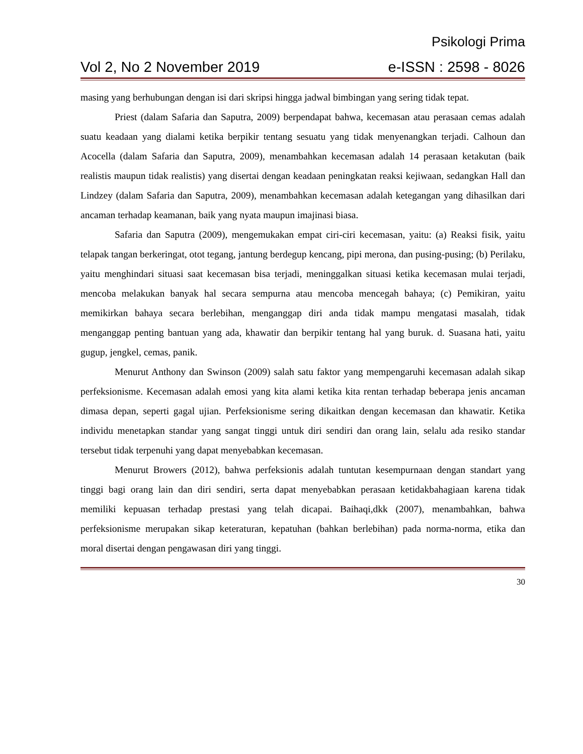Psikologi Prima
Vol 2, No 2 November 2019 e-ISSN : 2598 - 8026
masing yang berhubungan dengan isi dari skripsi hingga jadwal bimbingan yang sering tidak tepat.
Priest (dalam Safaria dan Saputra, 2009) berpendapat bahwa, kecemasan atau perasaan cemas adalah suatu keadaan yang dialami ketika berpikir tentang sesuatu yang tidak menyenangkan terjadi. Calhoun dan Acocella (dalam Safaria dan Saputra, 2009), menambahkan kecemasan adalah 14 perasaan ketakutan (baik realistis maupun tidak realistis) yang disertai dengan keadaan peningkatan reaksi kejiwaan, sedangkan Hall dan Lindzey (dalam Safaria dan Saputra, 2009), menambahkan kecemasan adalah ketegangan yang dihasilkan dari ancaman terhadap keamanan, baik yang nyata maupun imajinasi biasa.
Safaria dan Saputra (2009), mengemukakan empat ciri-ciri kecemasan, yaitu: (a) Reaksi fisik, yaitu telapak tangan berkeringat, otot tegang, jantung berdegup kencang, pipi merona, dan pusing-pusing; (b) Perilaku, yaitu menghindari situasi saat kecemasan bisa terjadi, meninggalkan situasi ketika kecemasan mulai terjadi, mencoba melakukan banyak hal secara sempurna atau mencoba mencegah bahaya; (c) Pemikiran, yaitu memikirkan bahaya secara berlebihan, menganggap diri anda tidak mampu mengatasi masalah, tidak menganggap penting bantuan yang ada, khawatir dan berpikir tentang hal yang buruk. d. Suasana hati, yaitu gugup, jengkel, cemas, panik.
Menurut Anthony dan Swinson (2009) salah satu faktor yang mempengaruhi kecemasan adalah sikap perfeksionisme. Kecemasan adalah emosi yang kita alami ketika kita rentan terhadap beberapa jenis ancaman dimasa depan, seperti gagal ujian. Perfeksionisme sering dikaitkan dengan kecemasan dan khawatir. Ketika individu menetapkan standar yang sangat tinggi untuk diri sendiri dan orang lain, selalu ada resiko standar tersebut tidak terpenuhi yang dapat menyebabkan kecemasan.
Menurut Browers (2012), bahwa perfeksionis adalah tuntutan kesempurnaan dengan standart yang tinggi bagi orang lain dan diri sendiri, serta dapat menyebabkan perasaan ketidakbahagiaan karena tidak memiliki kepuasan terhadap prestasi yang telah dicapai. Baihaqi,dkk (2007), menambahkan, bahwa perfeksionisme merupakan sikap keteraturan, kepatuhan (bahkan berlebihan) pada norma-norma, etika dan moral disertai dengan pengawasan diri yang tinggi.
30